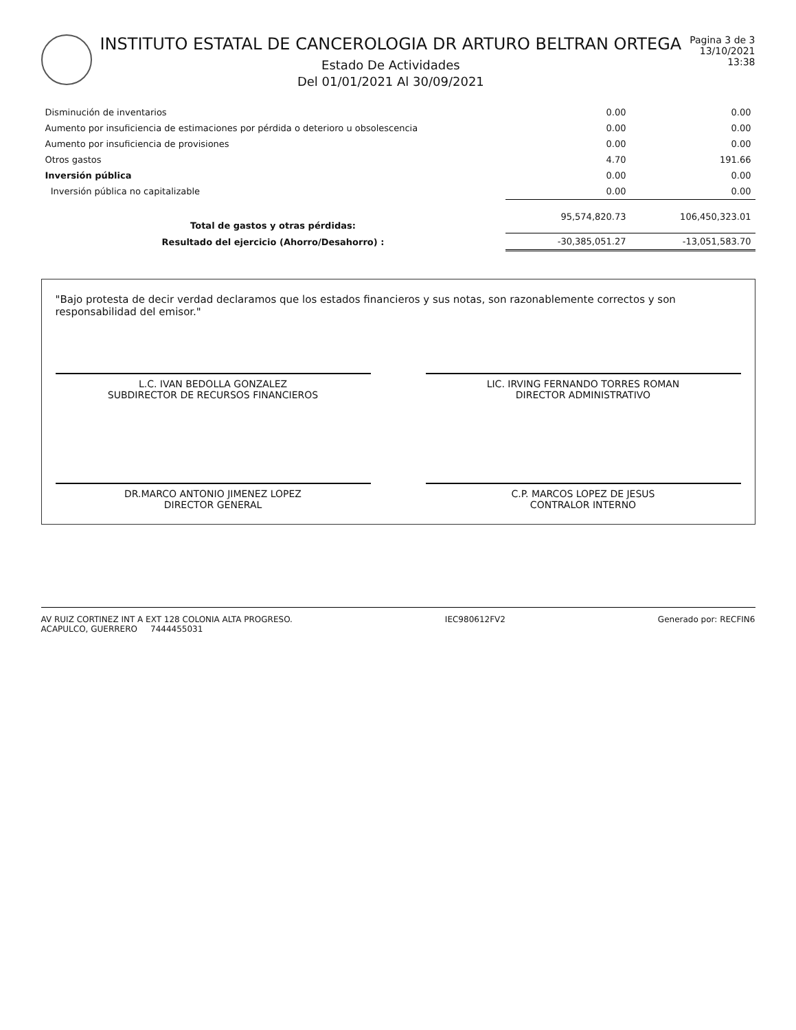INSTITUTO ESTATAL DE CANCEROLOGIA DR ARTURO BELTRAN ORTEGA
Estado De Actividades
Del 01/01/2021 Al 30/09/2021
Pagina 3 de 3
13/10/2021
13:38
| Disminución de inventarios | 0.00 | 0.00 |
| Aumento por insuficiencia de estimaciones por pérdida o deterioro u obsolescencia | 0.00 | 0.00 |
| Aumento por insuficiencia de provisiones | 0.00 | 0.00 |
| Otros gastos | 4.70 | 191.66 |
| Inversión pública | 0.00 | 0.00 |
| Inversión pública no capitalizable | 0.00 | 0.00 |
| Total de gastos y otras pérdidas: | 95,574,820.73 | 106,450,323.01 |
| Resultado del ejercicio (Ahorro/Desahorro) : | -30,385,051.27 | -13,051,583.70 |
"Bajo protesta de decir verdad declaramos que los estados financieros y sus notas, son razonablemente correctos y son responsabilidad del emisor."
L.C. IVAN BEDOLLA GONZALEZ
SUBDIRECTOR DE RECURSOS FINANCIEROS
LIC. IRVING FERNANDO TORRES ROMAN
DIRECTOR ADMINISTRATIVO
DR.MARCO ANTONIO JIMENEZ LOPEZ
DIRECTOR GENERAL
C.P. MARCOS LOPEZ DE JESUS
CONTRALOR INTERNO
AV RUIZ CORTINEZ INT A EXT 128 COLONIA ALTA PROGRESO.
ACAPULCO, GUERRERO 7444455031
IEC980612FV2 Generado por: RECFIN6